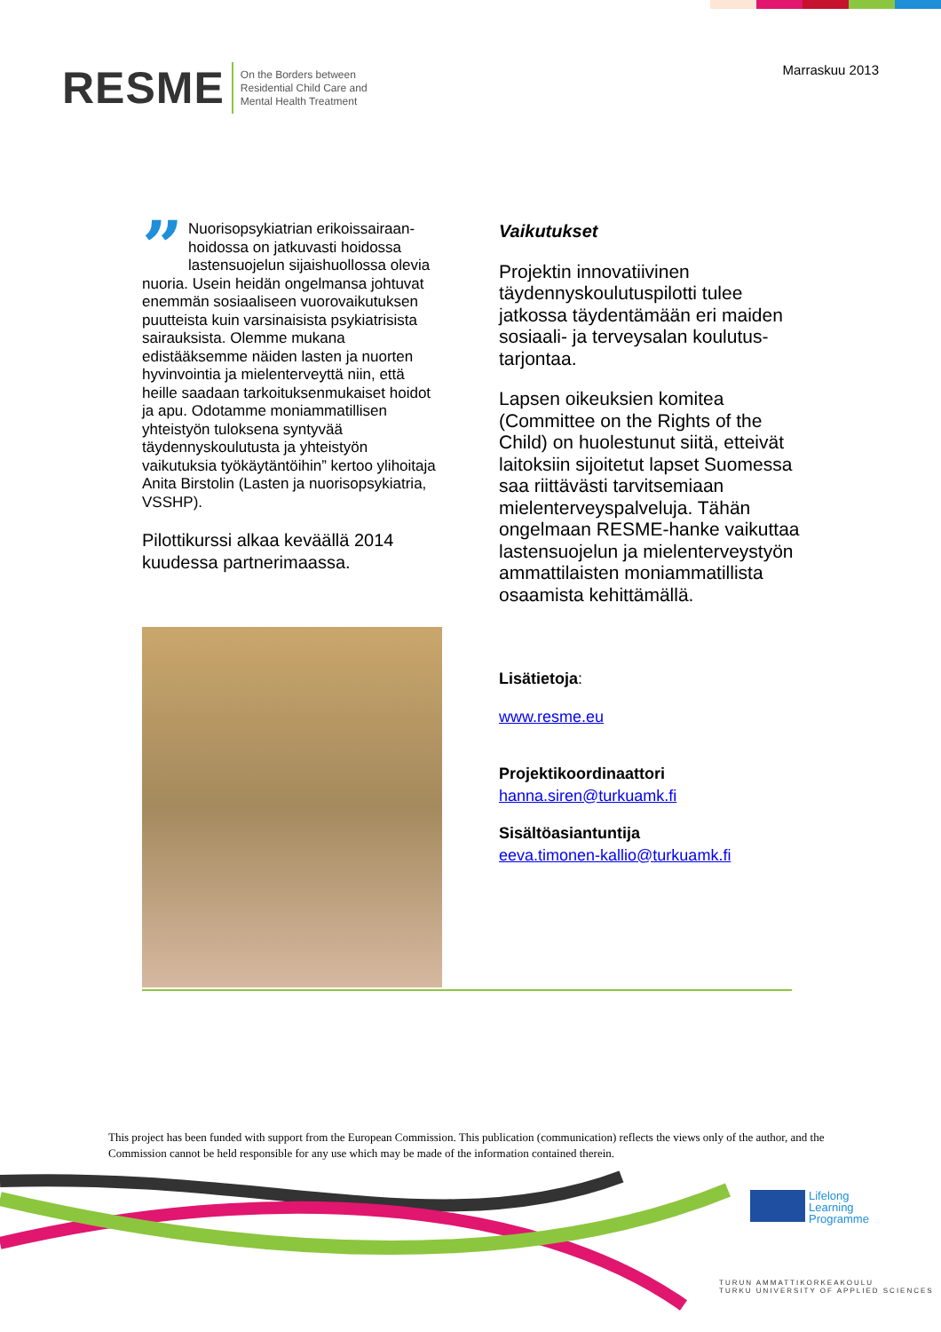RESME On the Borders between
Residential Child Care and
Mental Health Treatment
Marraskuu 2013
” Nuorisopsykiatrian erikoissairaan­hoidossa on jatkuvasti hoidossa lastensuojelun sijaishuollossa olevia nuoria. Usein heidän ongelmansa johtuvat enemmän sosiaaliseen vuorovaikutuksen puutteista kuin varsinaisista psykiatrisista sairauksista. Olemme mukana edistääksemme näiden lasten ja nuorten hyvinvointia ja mielenterveyttä niin, että heille saadaan tarkoituksenmukaiset hoidot ja apu. Odotamme moniammatillisen yhteistyön tuloksena syntyvää täydennyskoulutusta ja yhteistyön vaikutuksia työkäytäntöihin” kertoo ylihoitaja Anita Birstolin (Lasten ja nuorisopsykiatria, VSSHP).
Pilottikurssi alkaa keväällä 2014 kuudessa partnerimaassa.
Vaikutukset
Projektin innovatiivinen täydennyskoulutuspilotti tulee jatkossa täydentämään eri maiden sosiaali- ja terveysalan koulutus­tarjontaa.
Lapsen oikeuksien komitea (Committee on the Rights of the Child) on huolestunut siitä, etteivät laitoksiin sijoitetut lapset Suomessa saa riittävästi tarvitsemiaan mielenterveyspalveluja. Tähän ongelmaan RESME-hanke vaikuttaa lastensuojelun ja mielen­terveystyön ammattilaisten moniammatillista osaamista kehittämällä.
Lisätietoja:
www.resme.eu
Projektikoordinaattori
hanna.siren@turkuamk.fi
Sisältöasiantuntija
eeva.timonen-kallio@turkuamk.fi
This project has been funded with support from the European Commission. This publication (communication) reflects the views only of the author, and the Commission cannot be held responsible for any use which may be made of the information contained therein.
Lifelong
Learning
Programme
TURUN AMMATTIKORKEAKOULU
TURKU UNIVERSITY OF APPLIED SCIENCES